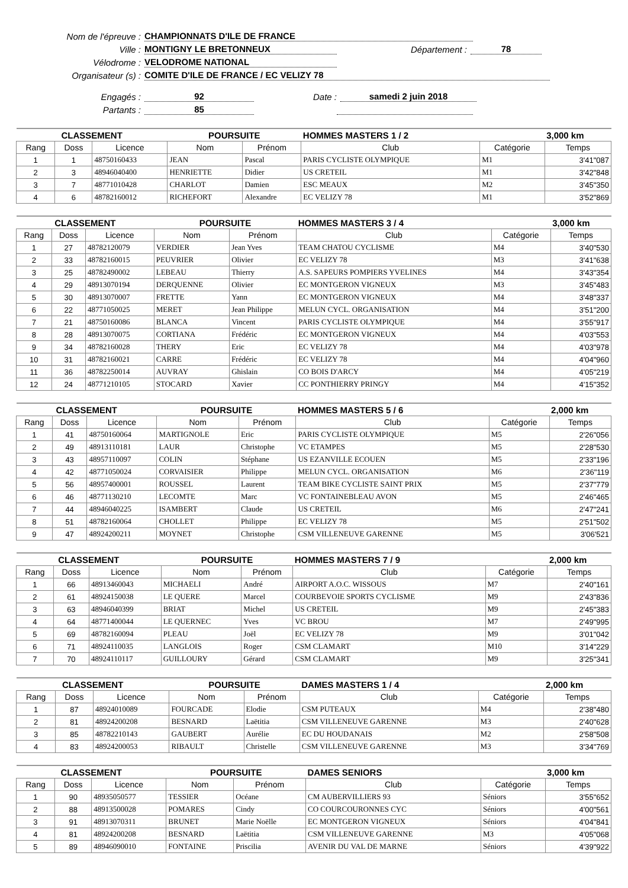Nom de l'épreuve : CHAMPIONNATS D'ILE DE FRANCE
Ville : MONTIGNY LE BRETONNEUX Département : 78
Vélodrome : VELODROME NATIONAL
Organisateur (s) : COMITE D'ILE DE FRANCE / EC VELIZY 78
Engagés : 92 Date : samedi 2 juin 2018
Partants : 85
| CLASSEMENT | | | POURSUITE | | HOMMES MASTERS 1 / 2 | | 3,000 km |
| Rang | Doss | Licence | Nom | Prénom | Club | Catégorie | Temps |
| 1 | 1 | 48750160433 | JEAN | Pascal | PARIS CYCLISTE OLYMPIQUE | M1 | 3'41"087 |
| 2 | 3 | 48946040400 | HENRIETTE | Didier | US CRETEIL | M1 | 3'42"848 |
| 3 | 7 | 48771010428 | CHARLOT | Damien | ESC MEAUX | M2 | 3'45"350 |
| 4 | 6 | 48782160012 | RICHEFORT | Alexandre | EC VELIZY 78 | M1 | 3'52"869 |
| CLASSEMENT | | | POURSUITE | | HOMMES MASTERS 3 / 4 | | 3,000 km |
| Rang | Doss | Licence | Nom | Prénom | Club | Catégorie | Temps |
| 1 | 27 | 48782120079 | VERDIER | Jean Yves | TEAM CHATOU CYCLISME | M4 | 3'40"530 |
| 2 | 33 | 48782160015 | PEUVRIER | Olivier | EC VELIZY 78 | M3 | 3'41"638 |
| 3 | 25 | 48782490002 | LEBEAU | Thierry | A.S. SAPEURS POMPIERS YVELINES | M4 | 3'43"354 |
| 4 | 29 | 48913070194 | DERQUENNE | Olivier | EC MONTGERON VIGNEUX | M3 | 3'45"483 |
| 5 | 30 | 48913070007 | FRETTE | Yann | EC MONTGERON VIGNEUX | M4 | 3'48"337 |
| 6 | 22 | 48771050025 | MERET | Jean Philippe | MELUN CYCL. ORGANISATION | M4 | 3'51"200 |
| 7 | 21 | 48750160086 | BLANCA | Vincent | PARIS CYCLISTE OLYMPIQUE | M4 | 3'55"917 |
| 8 | 28 | 48913070075 | CORTIANA | Frédéric | EC MONTGERON VIGNEUX | M4 | 4'03"553 |
| 9 | 34 | 48782160028 | THERY | Eric | EC VELIZY 78 | M4 | 4'03"978 |
| 10 | 31 | 48782160021 | CARRE | Frédéric | EC VELIZY 78 | M4 | 4'04"960 |
| 11 | 36 | 48782250014 | AUVRAY | Ghislain | CO BOIS D'ARCY | M4 | 4'05"219 |
| 12 | 24 | 48771210105 | STOCARD | Xavier | CC PONTHIERRY PRINGY | M4 | 4'15"352 |
| CLASSEMENT | | | POURSUITE | | HOMMES MASTERS 5 / 6 | | 2,000 km |
| Rang | Doss | Licence | Nom | Prénom | Club | Catégorie | Temps |
| 1 | 41 | 48750160064 | MARTIGNOLE | Eric | PARIS CYCLISTE OLYMPIQUE | M5 | 2'26"056 |
| 2 | 49 | 48913110181 | LAUR | Christophe | VC ETAMPES | M5 | 2'28"530 |
| 3 | 43 | 48957110097 | COLIN | Stéphane | US EZANVILLE ECOUEN | M5 | 2'33"196 |
| 4 | 42 | 48771050024 | CORVAISIER | Philippe | MELUN CYCL. ORGANISATION | M6 | 2'36"119 |
| 5 | 56 | 48957400001 | ROUSSEL | Laurent | TEAM BIKE CYCLISTE SAINT PRIX | M5 | 2'37"779 |
| 6 | 46 | 48771130210 | LECOMTE | Marc | VC FONTAINEBLEAU AVON | M5 | 2'46"465 |
| 7 | 44 | 48946040225 | ISAMBERT | Claude | US CRETEIL | M6 | 2'47"241 |
| 8 | 51 | 48782160064 | CHOLLET | Philippe | EC VELIZY 78 | M5 | 2'51"502 |
| 9 | 47 | 48924200211 | MOYNET | Christophe | CSM VILLENEUVE GARENNE | M5 | 3'06'521 |
| CLASSEMENT | | | POURSUITE | | HOMMES MASTERS 7 / 9 | | 2,000 km |
| Rang | Doss | Licence | Nom | Prénom | Club | Catégorie | Temps |
| 1 | 66 | 48913460043 | MICHAELI | André | AIRPORT A.O.C. WISSOUS | M7 | 2'40"161 |
| 2 | 61 | 48924150038 | LE QUERE | Marcel | COURBEVOIE SPORTS CYCLISME | M9 | 2'43"836 |
| 3 | 63 | 48946040399 | BRIAT | Michel | US CRETEIL | M9 | 2'45"383 |
| 4 | 64 | 48771400044 | LE QUERNEC | Yves | VC BROU | M7 | 2'49"995 |
| 5 | 69 | 48782160094 | PLEAU | Joël | EC VELIZY 78 | M9 | 3'01"042 |
| 6 | 71 | 48924110035 | LANGLOIS | Roger | CSM CLAMART | M10 | 3'14"229 |
| 7 | 70 | 48924110117 | GUILLOURY | Gérard | CSM CLAMART | M9 | 3'25"341 |
| CLASSEMENT | | | POURSUITE | | DAMES MASTERS 1 / 4 | | 2,000 km |
| Rang | Doss | Licence | Nom | Prénom | Club | Catégorie | Temps |
| 1 | 87 | 48924010089 | FOURCADE | Elodie | CSM PUTEAUX | M4 | 2'38"480 |
| 2 | 81 | 48924200208 | BESNARD | Laëtitia | CSM VILLENEUVE GARENNE | M3 | 2'40"628 |
| 3 | 85 | 48782210143 | GAUBERT | Aurélie | EC DU HOUDANAIS | M2 | 2'58"508 |
| 4 | 83 | 48924200053 | RIBAULT | Christelle | CSM VILLENEUVE GARENNE | M3 | 3'34"769 |
| CLASSEMENT | | | POURSUITE | | DAMES SENIORS | | 3,000 km |
| Rang | Doss | Licence | Nom | Prénom | Club | Catégorie | Temps |
| 1 | 90 | 48935050577 | TESSIER | Océane | CM AUBERVILLIERS 93 | Séniors | 3'55"652 |
| 2 | 88 | 48913500028 | POMARES | Cindy | CO COURCOURONNES CYC | Séniors | 4'00"561 |
| 3 | 91 | 48913070311 | BRUNET | Marie Noëlle | EC MONTGERON VIGNEUX | Séniors | 4'04"841 |
| 4 | 81 | 48924200208 | BESNARD | Laëtitia | CSM VILLENEUVE GARENNE | M3 | 4'05"068 |
| 5 | 89 | 48946090010 | FONTAINE | Priscilia | AVENIR DU VAL DE MARNE | Séniors | 4'39"922 |